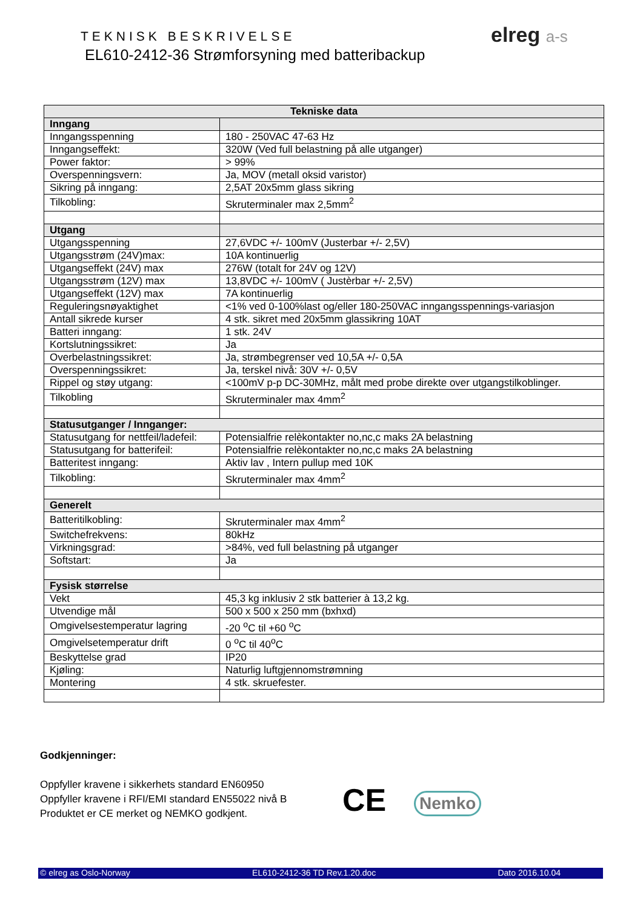TEKNISK BESKRIVELSE
EL610-2412-36 Strømforsyning med batteribackup
elreg a-s
| Tekniske data | |
| --- | --- |
| Inngang | |
| Inngangsspenning | 180 - 250VAC 47-63 Hz |
| Inngangseffekt: | 320W (Ved full belastning på alle utganger) |
| Power faktor: | > 99% |
| Overspenningsvern: | Ja, MOV (metall oksid varistor) |
| Sikring på inngang: | 2,5AT 20x5mm glass sikring |
| Tilkobling: | Skruterminaler max 2,5mm<sup>2</sup> |
| Utgang | |
| Utgangsspenning | 27,6VDC +/- 100mV (Justerbar +/- 2,5V) |
| Utgangsstrøm (24V)max: | 10A kontinuerlig |
| Utgangseffekt (24V) max | 276W (totalt for 24V og 12V) |
| Utgangsstrøm (12V) max | 13,8VDC +/- 100mV ( Justèrbar +/- 2,5V) |
| Utgangseffekt (12V) max | 7A kontinuerlig |
| Reguleringsnøyaktighet | <1% ved 0-100%last og/eller 180-250VAC inngangsspennings-variasjon |
| Antall sikrede kurser | 4 stk. sikret med 20x5mm glassikring 10AT |
| Batteri inngang: | 1 stk. 24V |
| Kortslutningssikret: | Ja |
| Overbelastningssikret: | Ja, strømbegrenser ved 10,5A +/- 0,5A |
| Overspenningssikret: | Ja, terskel nivå: 30V +/- 0,5V |
| Rippel og støy utgang: | <100mV p-p DC-30MHz, målt med probe direkte over utgangstilkoblinger. |
| Tilkobling | Skruterminaler max 4mm<sup>2</sup> |
| Statusutganger / Innganger: | |
| Statusutgang for nettfeil/ladefeil: | Potensialfrie relèkontakter no,nc,c maks 2A belastning |
| Statusutgang for batterifeil: | Potensialfrie relèkontakter no,nc,c maks 2A belastning |
| Batteritest inngang: | Aktiv lav , Intern pullup med 10K |
| Tilkobling: | Skruterminaler max 4mm<sup>2</sup> |
| Generelt | |
| Batteritilkobling: | Skruterminaler max 4mm<sup>2</sup> |
| Switchefrekvens: | 80kHz |
| Virkningsgrad: | >84%, ved full belastning på utganger |
| Softstart: | Ja |
| Fysisk størrelse | |
| Vekt | 45,3 kg inklusiv 2 stk batterier à 13,2 kg. |
| Utvendige mål | 500 x 500 x 250 mm (bxhxd) |
| Omgivelsestemperatur lagring | -20 <sup>o</sup>C til +60 <sup>o</sup>C |
| Omgivelsetemperatur drift | 0 <sup>o</sup>C til 40<sup>o</sup>C |
| Beskyttelse grad | IP20 |
| Kjøling: | Naturlig luftgjennomstrømning |
| Montering | 4 stk. skruefester. |
Godkjenninger:
Oppfyller kravene i sikkerhets standard EN60950
Oppfyller kravene i RFI/EMI standard EN55022 nivå B
Produktet er CE merket og NEMKO godkjent.
CE Nemko
© elreg as Oslo-Norway EL610-2412-36 TD Rev.1.20.doc Dato 2016.10.04